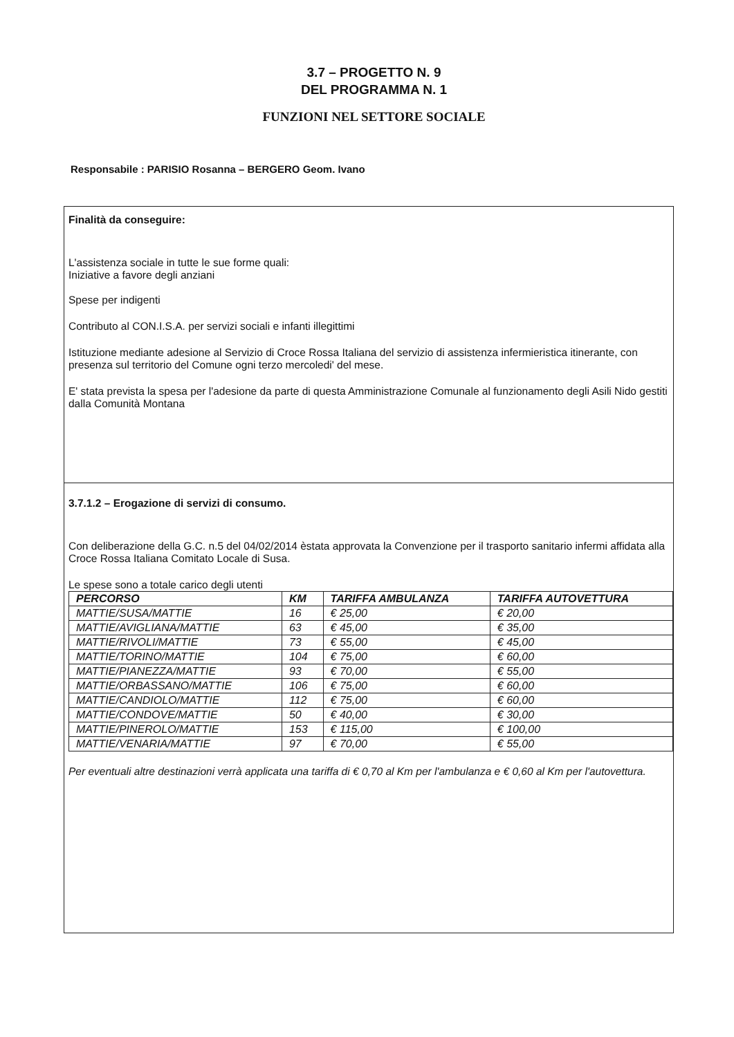3.7 – PROGETTO N. 9
DEL PROGRAMMA N. 1
FUNZIONI NEL SETTORE SOCIALE
Responsabile : PARISIO Rosanna – BERGERO Geom. Ivano
Finalità da conseguire:
L'assistenza sociale in tutte le sue forme quali:
Iniziative a favore degli anziani
Spese per indigenti
Contributo al CON.I.S.A. per servizi sociali e infanti illegittimi
Istituzione mediante adesione al Servizio di Croce Rossa Italiana del servizio di assistenza infermieristica itinerante, con presenza sul territorio del Comune ogni terzo mercoledi' del mese.
E' stata prevista la spesa per l'adesione da parte di questa Amministrazione Comunale al funzionamento degli Asili Nido gestiti dalla Comunità Montana
3.7.1.2 – Erogazione di servizi di consumo.
Con deliberazione della G.C. n.5 del 04/02/2014 èstata approvata la Convenzione per il trasporto sanitario infermi affidata alla Croce Rossa Italiana Comitato Locale di Susa.
Le spese sono a totale carico degli utenti
| PERCORSO | KM | TARIFFA AMBULANZA | TARIFFA AUTOVETTURA |
| --- | --- | --- | --- |
| MATTIE/SUSA/MATTIE | 16 | € 25,00 | € 20,00 |
| MATTIE/AVIGLIANA/MATTIE | 63 | € 45,00 | € 35,00 |
| MATTIE/RIVOLI/MATTIE | 73 | € 55,00 | € 45,00 |
| MATTIE/TORINO/MATTIE | 104 | € 75,00 | € 60,00 |
| MATTIE/PIANEZZA/MATTIE | 93 | € 70,00 | € 55,00 |
| MATTIE/ORBASSANO/MATTIE | 106 | € 75,00 | € 60,00 |
| MATTIE/CANDIOLO/MATTIE | 112 | € 75,00 | € 60,00 |
| MATTIE/CONDOVE/MATTIE | 50 | € 40,00 | € 30,00 |
| MATTIE/PINEROLO/MATTIE | 153 | € 115,00 | € 100,00 |
| MATTIE/VENARIA/MATTIE | 97 | € 70,00 | € 55,00 |
Per eventuali altre destinazioni verrà applicata una tariffa di € 0,70 al Km per l'ambulanza e € 0,60 al Km per l'autovettura.